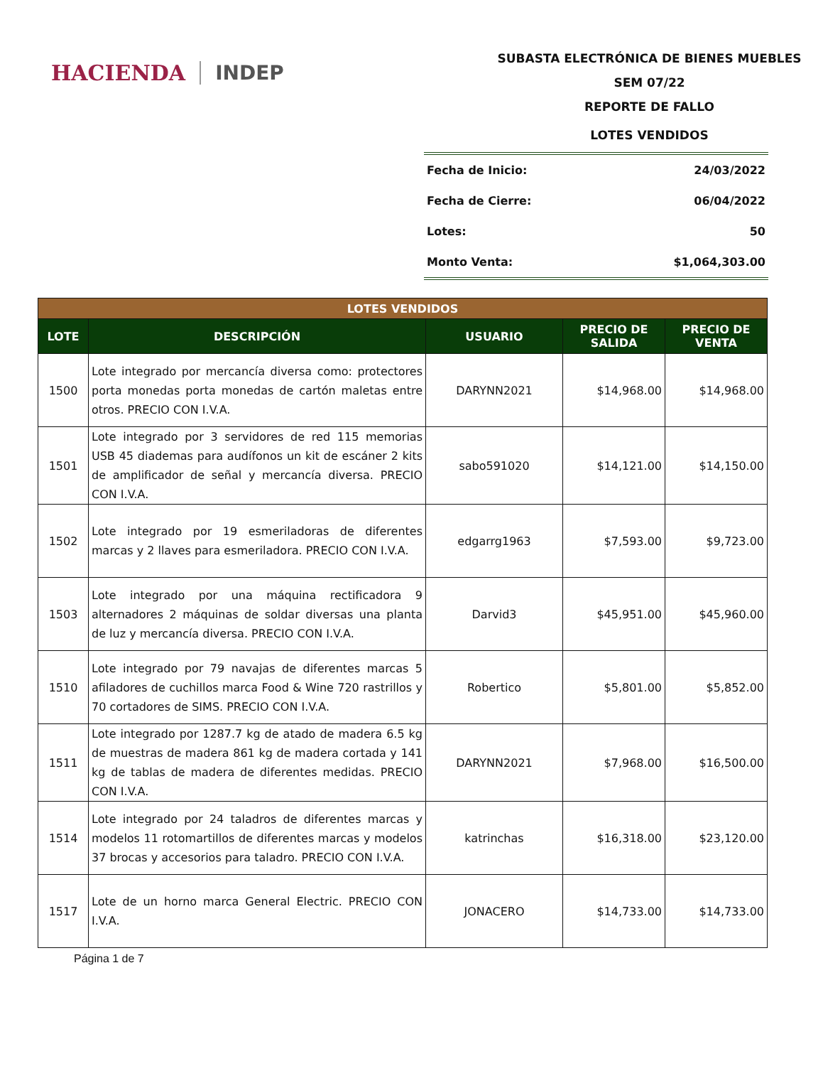HACIENDA INDEP
SUBASTA ELECTRÓNICA DE BIENES MUEBLES
SEM 07/22
REPORTE DE FALLO
LOTES VENDIDOS
Fecha de Inicio: 24/03/2022
Fecha de Cierre: 06/04/2022
Lotes: 50
Monto Venta: $1,064,303.00
| LOTES VENDIDOS | | | | |
| --- | --- | --- | --- | --- |
| LOTE | DESCRIPCIÓN | USUARIO | PRECIO DE SALIDA | PRECIO DE VENTA |
| 1500 | Lote integrado por mercancía diversa como: protectores porta monedas porta monedas de cartón maletas entre otros. PRECIO CON I.V.A. | DARYNN2021 | $14,968.00 | $14,968.00 |
| 1501 | Lote integrado por 3 servidores de red 115 memorias USB 45 diademas para audífonos un kit de escáner 2 kits de amplificador de señal y mercancía diversa. PRECIO CON I.V.A. | sabo591020 | $14,121.00 | $14,150.00 |
| 1502 | Lote integrado por 19 esmeriladoras de diferentes marcas y 2 llaves para esmeriladora. PRECIO CON I.V.A. | edgarrg1963 | $7,593.00 | $9,723.00 |
| 1503 | Lote integrado por una máquina rectificadora 9 alternadores 2 máquinas de soldar diversas una planta de luz y mercancía diversa. PRECIO CON I.V.A. | Darvid3 | $45,951.00 | $45,960.00 |
| 1510 | Lote integrado por 79 navajas de diferentes marcas 5 afiladores de cuchillos marca Food & Wine 720 rastrillos y 70 cortadores de SIMS. PRECIO CON I.V.A. | Robertico | $5,801.00 | $5,852.00 |
| 1511 | Lote integrado por 1287.7 kg de atado de madera 6.5 kg de muestras de madera 861 kg de madera cortada y 141 kg de tablas de madera de diferentes medidas. PRECIO CON I.V.A. | DARYNN2021 | $7,968.00 | $16,500.00 |
| 1514 | Lote integrado por 24 taladros de diferentes marcas y modelos 11 rotomartillos de diferentes marcas y modelos 37 brocas y accesorios para taladro. PRECIO CON I.V.A. | katrinchas | $16,318.00 | $23,120.00 |
| 1517 | Lote de un horno marca General Electric. PRECIO CON I.V.A. | JONACERO | $14,733.00 | $14,733.00 |
Página 1 de 7